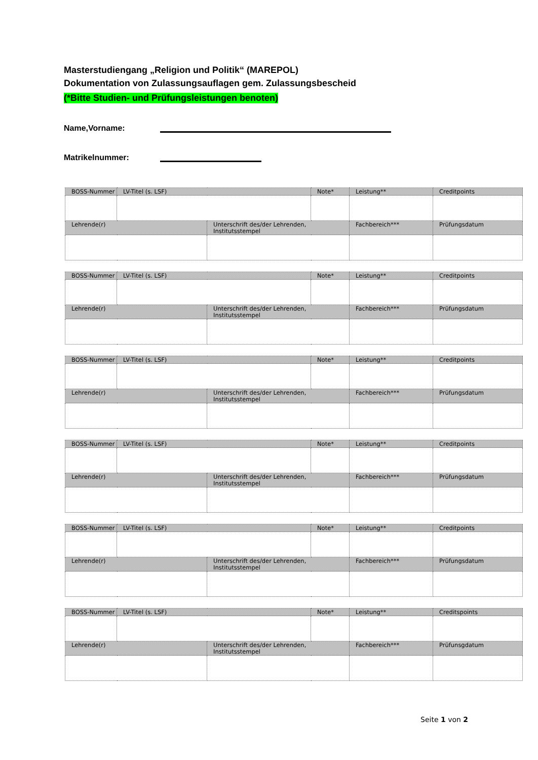Masterstudiengang „Religion und Politik“ (MAREPOL)
Dokumentation von Zulassungsauflagen gem. Zulassungsbescheid
(*Bitte Studien- und Prüfungsleistungen benoten)
Name,Vorname:
Matrikelnummer:
| BOSS-Nummer | LV-Titel (s. LSF) | | Note* | Leistung** | Creditpoints |
| Lehrende(r) | | Unterschrift des/der Lehrenden, Institutsstempel | | Fachbereich*** | Prüfungsdatum |
| BOSS-Nummer | LV-Titel (s. LSF) | | Note* | Leistung** | Creditpoints |
| Lehrende(r) | | Unterschrift des/der Lehrenden, Institutsstempel | | Fachbereich*** | Prüfungsdatum |
| BOSS-Nummer | LV-Titel (s. LSF) | | Note* | Leistung** | Creditpoints |
| Lehrende(r) | | Unterschrift des/der Lehrenden, Institutsstempel | | Fachbereich*** | Prüfungsdatum |
| BOSS-Nummer | LV-Titel (s. LSF) | | Note* | Leistung** | Creditpoints |
| Lehrende(r) | | Unterschrift des/der Lehrenden, Institutsstempel | | Fachbereich*** | Prüfungsdatum |
| BOSS-Nummer | LV-Titel (s. LSF) | | Note* | Leistung** | Creditpoints |
| Lehrende(r) | | Unterschrift des/der Lehrenden, Institutsstempel | | Fachbereich*** | Prüfungsdatum |
| BOSS-Nummer | LV-Titel (s. LSF) | | Note* | Leistung** | Creditspoints |
| Lehrende(r) | | Unterschrift des/der Lehrenden, Institutsstempel | | Fachbereich*** | Prüfunsgdatum |
Seite 1 von 2